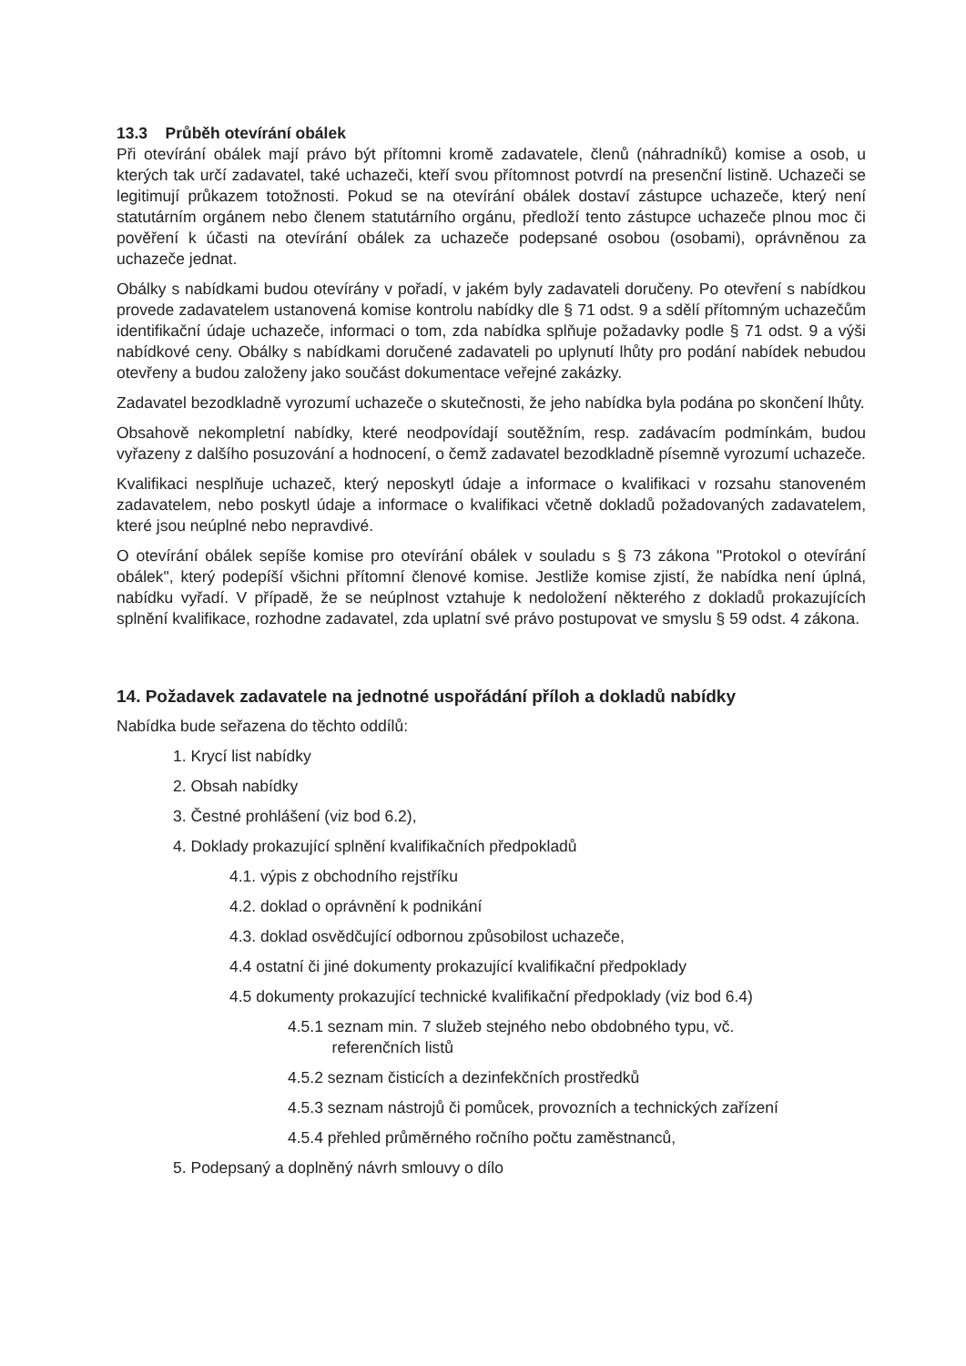13.3 Průběh otevírání obálek
Při otevírání obálek mají právo být přítomni kromě zadavatele, členů (náhradníků) komise a osob, u kterých tak určí zadavatel, také uchazeči, kteří svou přítomnost potvrdí na presenční listině. Uchazeči se legitimují průkazem totožnosti. Pokud se na otevírání obálek dostaví zástupce uchazeče, který není statutárním orgánem nebo členem statutárního orgánu, předloží tento zástupce uchazeče plnou moc či pověření k účasti na otevírání obálek za uchazeče podepsané osobou (osobami), oprávněnou za uchazeče jednat.
Obálky s nabídkami budou otevírány v pořadí, v jakém byly zadavateli doručeny. Po otevření s nabídkou provede zadavatelem ustanovená komise kontrolu nabídky dle § 71 odst. 9 a sdělí přítomným uchazečům identifikační údaje uchazeče, informaci o tom, zda nabídka splňuje požadavky podle § 71 odst. 9 a výši nabídkové ceny. Obálky s nabídkami doručené zadavateli po uplynutí lhůty pro podání nabídek nebudou otevřeny a budou založeny jako součást dokumentace veřejné zakázky.
Zadavatel bezodkladně vyrozumí uchazeče o skutečnosti, že jeho nabídka byla podána po skončení lhůty.
Obsahově nekompletní nabídky, které neodpovídají soutěžním, resp. zadávacím podmínkám, budou vyřazeny z dalšího posuzování a hodnocení, o čemž zadavatel bezodkladně písemně vyrozumí uchazeče.
Kvalifikaci nesplňuje uchazeč, který neposkytl údaje a informace o kvalifikaci v rozsahu stanoveném zadavatelem, nebo poskytl údaje a informace o kvalifikaci včetně dokladů požadovaných zadavatelem, které jsou neúplné nebo nepravdivé.
O otevírání obálek sepíše komise pro otevírání obálek v souladu s § 73 zákona "Protokol o otevírání obálek", který podepíší všichni přítomní členové komise. Jestliže komise zjistí, že nabídka není úplná, nabídku vyřadí. V případě, že se neúplnost vztahuje k nedoložení některého z dokladů prokazujících splnění kvalifikace, rozhodne zadavatel, zda uplatní své právo postupovat ve smyslu § 59 odst. 4 zákona.
14. Požadavek zadavatele na jednotné uspořádání příloh a dokladů nabídky
Nabídka bude seřazena do těchto oddílů:
1. Krycí list nabídky
2. Obsah nabídky
3. Čestné prohlášení (viz bod 6.2),
4. Doklady prokazující splnění kvalifikačních předpokladů
4.1. výpis z obchodního rejstříku
4.2. doklad o oprávnění k podnikání
4.3. doklad osvědčující odbornou způsobilost uchazeče,
4.4 ostatní či jiné dokumenty prokazující kvalifikační předpoklady
4.5 dokumenty prokazující technické kvalifikační předpoklady (viz bod 6.4)
4.5.1 seznam min. 7 služeb stejného nebo obdobného typu, vč.
referenčních listů
4.5.2 seznam čisticích a dezinfekčních prostředků
4.5.3 seznam nástrojů či pomůcek, provozních a technických zařízení
4.5.4 přehled průměrného ročního počtu zaměstnanců,
5. Podepsaný a doplněný návrh smlouvy o dílo